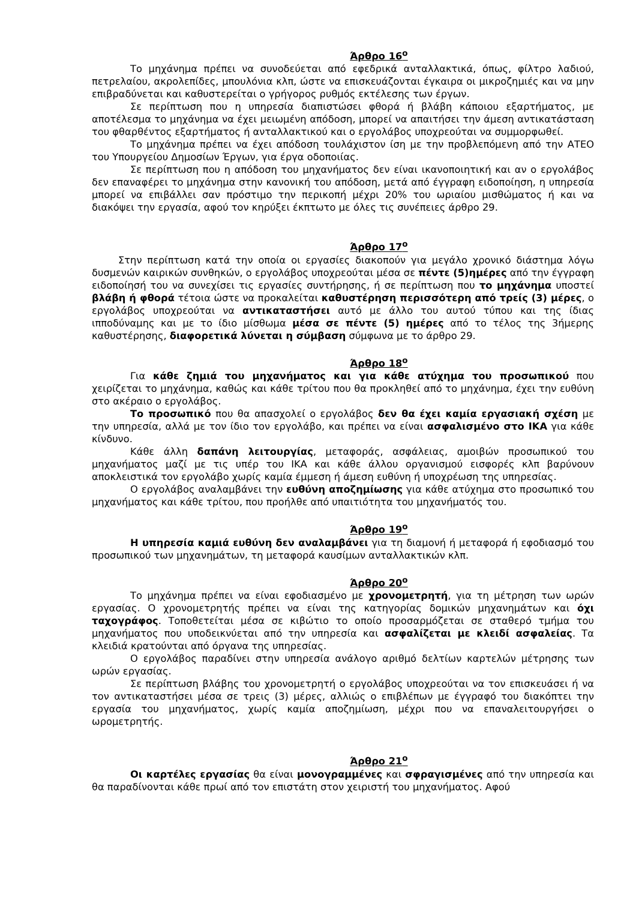Άρθρο 16<sup>ο</sup>
Το μηχάνημα πρέπει να συνοδεύεται από εφεδρικά ανταλλακτικά, όπως, φίλτρο λαδιού, πετρελαίου, ακρολεπίδες, μπουλόνια κλπ, ώστε να επισκευάζονται έγκαιρα οι μικροζημιές και να μην επιβραδύνεται και καθυστερείται ο γρήγορος ρυθμός εκτέλεσης των έργων.
Σε περίπτωση που η υπηρεσία διαπιστώσει φθορά ή βλάβη κάποιου εξαρτήματος, με αποτέλεσμα το μηχάνημα να έχει μειωμένη απόδοση, μπορεί να απαιτήσει την άμεση αντικατάσταση του φθαρθέντος εξαρτήματος ή ανταλλακτικού και ο εργολάβος υποχρεούται να συμμορφωθεί.
Το μηχάνημα πρέπει να έχει απόδοση τουλάχιστον ίση με την προβλεπόμενη από την ΑΤΕΟ του Υπουργείου Δημοσίων Έργων, για έργα οδοποιίας.
Σε περίπτωση που η απόδοση του μηχανήματος δεν είναι ικανοποιητική και αν ο εργολάβος δεν επαναφέρει το μηχάνημα στην κανονική του απόδοση, μετά από έγγραφη ειδοποίηση, η υπηρεσία μπορεί να επιβάλλει σαν πρόστιμο την περικοπή μέχρι 20% του ωριαίου μισθώματος ή και να διακόψει την εργασία, αφού τον κηρύξει έκπτωτο με όλες τις συνέπειες άρθρο 29.
Άρθρο 17<sup>ο</sup>
Στην περίπτωση κατά την οποία οι εργασίες διακοπούν για μεγάλο χρονικό διάστημα λόγω δυσμενών καιρικών συνθηκών, ο εργολάβος υποχρεούται μέσα σε πέντε (5)ημέρες από την έγγραφη ειδοποίησή του να συνεχίσει τις εργασίες συντήρησης, ή σε περίπτωση που το μηχάνημα υποστεί βλάβη ή φθορά τέτοια ώστε να προκαλείται καθυστέρηση περισσότερη από τρείς (3) μέρες, ο εργολάβος υποχρεούται να αντικαταστήσει αυτό με άλλο του αυτού τύπου και της ίδιας ιπποδύναμης και με το ίδιο μίσθωμα μέσα σε πέντε (5) ημέρες από το τέλος της 3ήμερης καθυστέρησης, διαφορετικά λύνεται η σύμβαση σύμφωνα με το άρθρο 29.
Άρθρο 18<sup>ο</sup>
Για κάθε ζημιά του μηχανήματος και για κάθε ατύχημα του προσωπικού που χειρίζεται το μηχάνημα, καθώς και κάθε τρίτου που θα προκληθεί από το μηχάνημα, έχει την ευθύνη στο ακέραιο ο εργολάβος.
Το προσωπικό που θα απασχολεί ο εργολάβος δεν θα έχει καμία εργασιακή σχέση με την υπηρεσία, αλλά με τον ίδιο τον εργολάβο, και πρέπει να είναι ασφαλισμένο στο ΙΚΑ για κάθε κίνδυνο.
Κάθε άλλη δαπάνη λειτουργίας, μεταφοράς, ασφάλειας, αμοιβών προσωπικού του μηχανήματος μαζί με τις υπέρ του ΙΚΑ και κάθε άλλου οργανισμού εισφορές κλπ βαρύνουν αποκλειστικά τον εργολάβο χωρίς καμία έμμεση ή άμεση ευθύνη ή υποχρέωση της υπηρεσίας.
Ο εργολάβος αναλαμβάνει την ευθύνη αποζημίωσης για κάθε ατύχημα στο προσωπικό του μηχανήματος και κάθε τρίτου, που προήλθε από υπαιτιότητα του μηχανήματός του.
Άρθρο 19<sup>ο</sup>
Η υπηρεσία καμιά ευθύνη δεν αναλαμβάνει για τη διαμονή ή μεταφορά ή εφοδιασμό του προσωπικού των μηχανημάτων, τη μεταφορά καυσίμων ανταλλακτικών κλπ.
Άρθρο 20<sup>ο</sup>
Το μηχάνημα πρέπει να είναι εφοδιασμένο με χρονομετρητή, για τη μέτρηση των ωρών εργασίας. Ο χρονομετρητής πρέπει να είναι της κατηγορίας δομικών μηχανημάτων και όχι ταχογράφος. Τοποθετείται μέσα σε κιβώτιο το οποίο προσαρμόζεται σε σταθερό τμήμα του μηχανήματος που υποδεικνύεται από την υπηρεσία και ασφαλίζεται με κλειδί ασφαλείας. Τα κλειδιά κρατούνται από όργανα της υπηρεσίας.
Ο εργολάβος παραδίνει στην υπηρεσία ανάλογο αριθμό δελτίων καρτελών μέτρησης των ωρών εργασίας.
Σε περίπτωση βλάβης του χρονομετρητή ο εργολάβος υποχρεούται να τον επισκευάσει ή να τον αντικαταστήσει μέσα σε τρεις (3) μέρες, αλλιώς ο επιβλέπων με έγγραφό του διακόπτει την εργασία του μηχανήματος, χωρίς καμία αποζημίωση, μέχρι που να επαναλειτουργήσει ο ωρομετρητής.
Άρθρο 21<sup>ο</sup>
Οι καρτέλες εργασίας θα είναι μονογραμμένες και σφραγισμένες από την υπηρεσία και θα παραδίνονται κάθε πρωί από τον επιστάτη στον χειριστή του μηχανήματος. Αφού